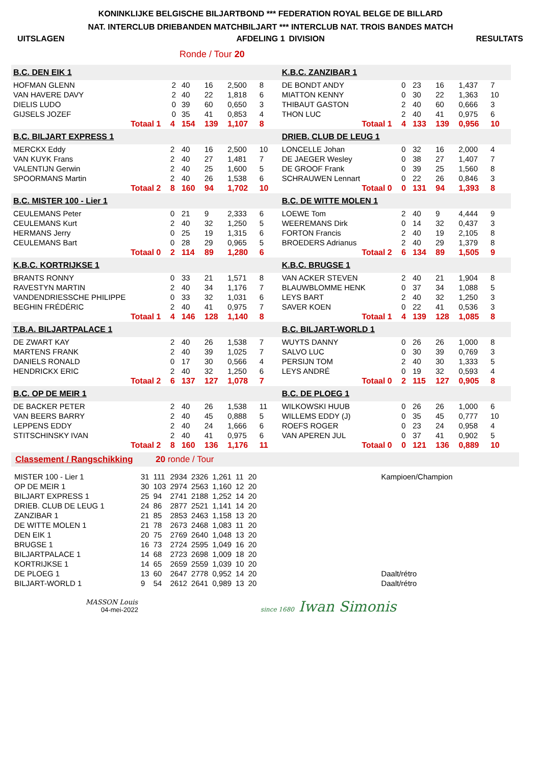KONINKLIJKE BELGISCHE BILJARTBOND *** FEDERATION ROYAL BELGE DE BILLARD
NAT. INTERCLUB DRIEBANDEN MATCHBILJART *** INTERCLUB NAT. TROIS BANDES MATCH
| UITSLAGEN | AFDELING 1 | DIVISION | RESULTATS |
Ronde / Tour 20
| B.C. DEN EIK 1 | | | | | | | | K.B.C. ZANZIBAR 1 | | | | | | | |
| HOFMAN GLENN | | 2 | 40 | 16 | 2,500 | 8 | | DE BONDT ANDY | | 0 | 23 | 16 | 1,437 | 7 | |
| VAN HAVERE DAVY | | 2 | 40 | 22 | 1,818 | 6 | | MIATTON KENNY | | 0 | 30 | 22 | 1,363 | 10 | |
| DIELIS LUDO | | 0 | 39 | 60 | 0,650 | 3 | | THIBAUT GASTON | | 2 | 40 | 60 | 0,666 | 3 | |
| GIJSELS JOZEF | | 0 | 35 | 41 | 0,853 | 4 | | THON LUC | | 2 | 40 | 41 | 0,975 | 6 | |
| Totaal 1 | | 4 | 154 | 139 | 1,107 | 8 | | Totaal 1 | | 4 | 133 | 139 | 0,956 | 10 | |
| B.C. BILJART EXPRESS 1 | | | | | | | | DRIEB. CLUB DE LEUG 1 | | | | | | | |
| MERCKX Eddy | | 2 | 40 | 16 | 2,500 | 10 | | LONCELLE Johan | | 0 | 32 | 16 | 2,000 | 4 | |
| VAN KUYK Frans | | 2 | 40 | 27 | 1,481 | 7 | | DE JAEGER Wesley | | 0 | 38 | 27 | 1,407 | 7 | |
| VALENTIJN Gerwin | | 2 | 40 | 25 | 1,600 | 5 | | DE GROOF Frank | | 0 | 39 | 25 | 1,560 | 8 | |
| SPOORMANS Martin | | 2 | 40 | 26 | 1,538 | 6 | | SCHRAUWEN Lennart | | 0 | 22 | 26 | 0,846 | 3 | |
| Totaal 2 | | 8 | 160 | 94 | 1,702 | 10 | | Totaal 0 | | 0 | 131 | 94 | 1,393 | 8 | |
| B.C. MISTER 100 - Lier 1 | | | | | | | | B.C. DE WITTE MOLEN 1 | | | | | | | |
| CEULEMANS Peter | | 0 | 21 | 9 | 2,333 | 6 | | LOEWE Tom | | 2 | 40 | 9 | 4,444 | 9 | |
| CEULEMANS Kurt | | 2 | 40 | 32 | 1,250 | 5 | | WEEREMANS Dirk | | 0 | 14 | 32 | 0,437 | 3 | |
| HERMANS Jerry | | 0 | 25 | 19 | 1,315 | 6 | | FORTON Francis | | 2 | 40 | 19 | 2,105 | 8 | |
| CEULEMANS Bart | | 0 | 28 | 29 | 0,965 | 5 | | BROEDERS Adrianus | | 2 | 40 | 29 | 1,379 | 8 | |
| Totaal 0 | | 2 | 114 | 89 | 1,280 | 6 | | Totaal 2 | | 6 | 134 | 89 | 1,505 | 9 | |
| K.B.C. KORTRIJKSE 1 | | | | | | | | K.B.C. BRUGSE 1 | | | | | | | |
| BRANTS RONNY | | 0 | 33 | 21 | 1,571 | 8 | | VAN ACKER STEVEN | | 2 | 40 | 21 | 1,904 | 8 | |
| RAVESTYN MARTIN | | 2 | 40 | 34 | 1,176 | 7 | | BLAUWBLOMME HENK | | 0 | 37 | 34 | 1,088 | 5 | |
| VANDENDRIESSCHE PHILIPPE | | 0 | 33 | 32 | 1,031 | 6 | | LEYS BART | | 2 | 40 | 32 | 1,250 | 3 | |
| BEGHIN FRÉDÉRIC | | 2 | 40 | 41 | 0,975 | 7 | | SAVER KOEN | | 0 | 22 | 41 | 0,536 | 3 | |
| Totaal 1 | | 4 | 146 | 128 | 1,140 | 8 | | Totaal 1 | | 4 | 139 | 128 | 1,085 | 8 | |
| T.B.A. BILJARTPALACE 1 | | | | | | | | B.C. BILJART-WORLD 1 | | | | | | | |
| DE ZWART KAY | | 2 | 40 | 26 | 1,538 | 7 | | WUYTS DANNY | | 0 | 26 | 26 | 1,000 | 8 | |
| MARTENS FRANK | | 2 | 40 | 39 | 1,025 | 7 | | SALVO LUC | | 0 | 30 | 39 | 0,769 | 3 | |
| DANIELS RONALD | | 0 | 17 | 30 | 0,566 | 4 | | PERSIJN TOM | | 2 | 40 | 30 | 1,333 | 5 | |
| HENDRICKX ERIC | | 2 | 40 | 32 | 1,250 | 6 | | LEYS ANDRÉ | | 0 | 19 | 32 | 0,593 | 4 | |
| Totaal 2 | | 6 | 137 | 127 | 1,078 | 7 | | Totaal 0 | | 2 | 115 | 127 | 0,905 | 8 | |
| B.C. OP DE MEIR 1 | | | | | | | | B.C. DE PLOEG 1 | | | | | | | |
| DE BACKER PETER | | 2 | 40 | 26 | 1,538 | 11 | | WILKOWSKI HUUB | | 0 | 26 | 26 | 1,000 | 6 | |
| VAN BEERS BARRY | | 2 | 40 | 45 | 0,888 | 5 | | WILLEMS EDDY (J) | | 0 | 35 | 45 | 0,777 | 10 | |
| LEPPENS EDDY | | 2 | 40 | 24 | 1,666 | 6 | | ROEFS ROGER | | 0 | 23 | 24 | 0,958 | 4 | |
| STITSCHINSKY IVAN | | 2 | 40 | 41 | 0,975 | 6 | | VAN APEREN JUL | | 0 | 37 | 41 | 0,902 | 5 | |
| Totaal 2 | | 8 | 160 | 136 | 1,176 | 11 | | Totaal 0 | | 0 | 121 | 136 | 0,889 | 10 | |
Classement / Rangschikking 20 ronde / Tour
| MISTER 100 - Lier 1 | 31 | 111 | 2934 | 2326 | 1,261 | 11 | 20 | Kampioen/Champion |
| OP DE MEIR 1 | 30 | 103 | 2974 | 2563 | 1,160 | 12 | 20 | |
| BILJART EXPRESS 1 | 25 | 94 | 2741 | 2188 | 1,252 | 14 | 20 | |
| DRIEB. CLUB DE LEUG 1 | 24 | 86 | 2877 | 2521 | 1,141 | 14 | 20 | |
| ZANZIBAR 1 | 21 | 85 | 2853 | 2463 | 1,158 | 13 | 20 | |
| DE WITTE MOLEN 1 | 21 | 78 | 2673 | 2468 | 1,083 | 11 | 20 | |
| DEN EIK 1 | 20 | 75 | 2769 | 2640 | 1,048 | 13 | 20 | |
| BRUGSE 1 | 16 | 73 | 2724 | 2595 | 1,049 | 16 | 20 | |
| BILJARTPALACE 1 | 14 | 68 | 2723 | 2698 | 1,009 | 18 | 20 | |
| KORTRIJKSE 1 | 14 | 65 | 2659 | 2559 | 1,039 | 10 | 20 | |
| DE PLOEG 1 | 13 | 60 | 2647 | 2778 | 0,952 | 14 | 20 | Daalt/rétro |
| BILJART-WORLD 1 | 9 | 54 | 2612 | 2641 | 0,989 | 13 | 20 | Daalt/rétro |
MASSON Louis
04-mei-2022
since 1680 Iwan Simonis